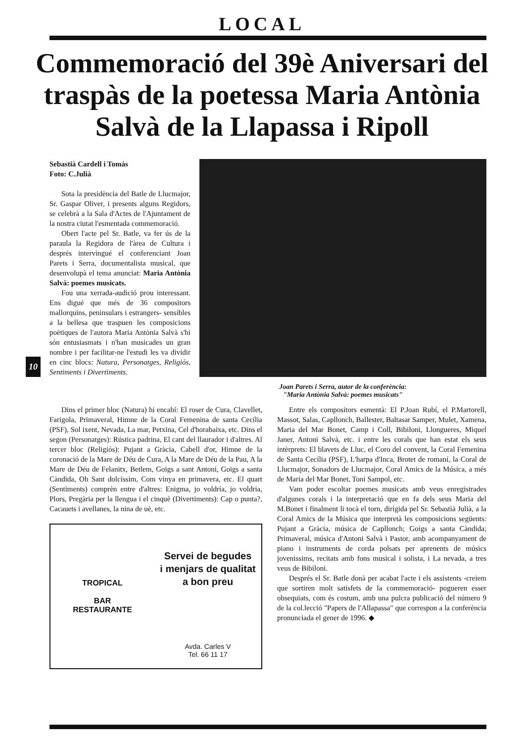LOCAL
Commemoració del 39è Aniversari del traspàs de la poetessa Maria Antònia Salvà de la Llapassa i Ripoll
10
Sebastià Cardell i Tomàs
Foto: C.Julià
Sota la presidència del Batle de Llucmajor, Sr. Gaspar Oliver, i presents alguns Regidors, se celebrà a la Sala d'Actes de l'Ajuntament de la nostra ciutat l'esmentada commemoració.
Obert l'acte pel Sr. Batle, va fer ús de la paraula la Regidora de l'àrea de Cultura i després intervingué el conferenciant Joan Parets i Serra, documentalista musical, que desenvolupà el tema anunciat: Maria Antònia Salvà: poemes musicats.
Fou una xerrada-audició prou interessant. Ens digué que més de 36 compositors mallorquins, peninsulars i estrangers- sensibles a la bellesa que traspuen les composicions poètiques de l'autora Maria Antònia Salvà s'hi són entusiasmats i n'han musicades un gran nombre i per facilitar-ne l'estudi les va dividir en cinc blocs: Natura, Personatges, Religiós, Sentiments i Divertiments.
Joan Parets i Serra, autor de la conferència:
"Maria Antònia Salvà: poemes musicats"
Dins el primer bloc (Natura) hi encabí: El roser de Cura, Clavellet, Farigola, Primaveral, Himne de la Coral Femenina de santa Cecília (PSF), Sol ixent, Nevada, La mar, Petxina, Cel d'horabaixa, etc. Dins el segon (Personatges): Rústica padrina, El cant del llaurador i d'altres. Al tercer bloc (Religiós): Pujant a Gràcia, Cabell d'or, Himne de la coronació de la Mare de Déu de Cura, A la Mare de Déu de la Pau, A la Mare de Déu de Felanitx, Betlem, Goigs a sant Antoni, Goigs a santa Càndida, Oh Sant dolcíssim, Com vinya en primavera, etc. El quart (Sentiments) comprèn entre d'altres: Enigma, jo voldria, jo voldria, Plors, Pregària per la llengua i el cinquè (Divertiments): Cap o punta?, Cacauets i avellanes, la nina de uè, etc.
TROPICAL
BAR
RESTAURANTE
Servei de begudes
i menjars de qualitat
a bon preu
Avda. Carles V
Tel. 66 11 17
Entre els compositors esmentà: El P.Joan Rubí, el P.Martorell, Massot, Salas, Capllonch, Ballester, Baltasar Samper, Mulet, Xamena, Maria del Mar Bonet, Camp i Coll, Bibiloni, Llongueres, Miquel Janer, Antoni Salvà, etc. i entre les corals que han estat els seus intèrprets: El blavets de Lluc, el Coro del convent, la Coral Femenina de Santa Cecília (PSF), L'harpa d'Inca, Brotet de romaní, la Coral de Llucmajor, Sonadors de Llucmajor, Coral Amics de la Música, a més de Maria del Mar Bonet, Toni Sampol, etc.
Vam poder escoltar poemes musicats amb veus enregistrades d'algunes corals i la interpretació que en fa dels seus Maria del M.Bonet i finalment li tocà el torn, dirigida pel Sr. Sebastià Julià, a la Coral Amics de la Música que interpretà les composicions següents: Pujant a Gràcia, música de Capllonch; Goigs a santa Càndida; Primaveral, música d'Antoni Salvà i Pastor, amb acompanyament de piano i instruments de corda polsats per aprenents de músics jovenissims, recitats amb fons musical i solista, i La nevada, a tres veus de Bibiloni.
Després el Sr. Batle donà per acabat l'acte i els assistents -creiem que sortiren molt satisfets de la commemoració- pogueren esser obsequiats, com és costum, amb una pulcra publicació del número 9 de la col.lecció "Papers de l'Allapassa" que correspon a la conferència pronunciada el gener de 1996. ◆